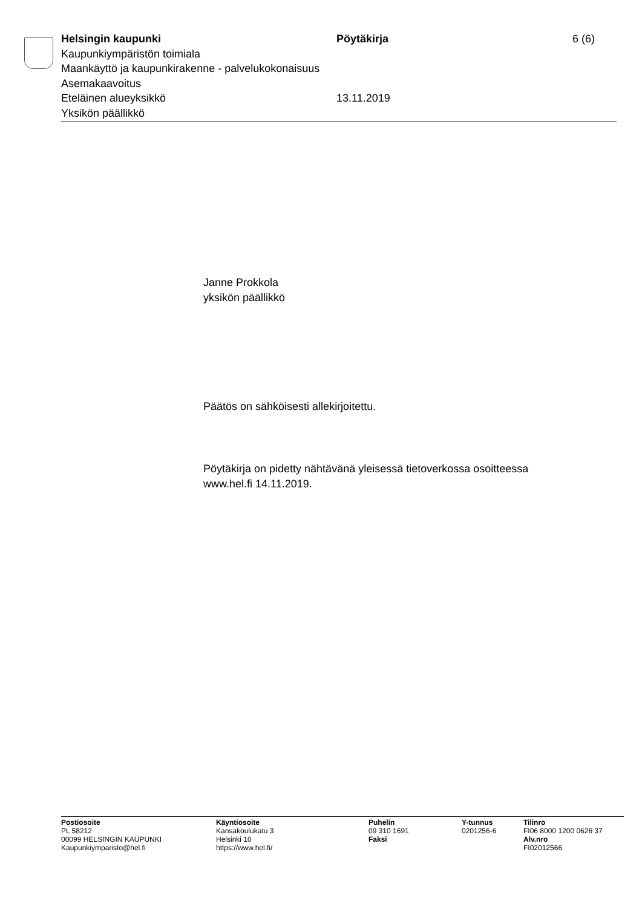Helsingin kaupunki
Kaupunkiympäristön toimiala
Maankäyttö ja kaupunkirakenne - palvelukokonaisuus
Asemakaavoitus
Eteläinen alueyksikkö
Yksikön päällikkö
Pöytäkirja
13.11.2019
6 (6)
Janne Prokkola
yksikön päällikkö
Päätös on sähköisesti allekirjoitettu.
Pöytäkirja on pidetty nähtävänä yleisessä tietoverkossa osoitteessa
www.hel.fi 14.11.2019.
Postiosoite
PL 58212
00099 HELSINGIN KAUPUNKI
Kaupunkiymparisto@hel.fi
Käyntiosoite
Kansakoulukatu 3
Helsinki 10
https://www.hel.fi/
Puhelin
09 310 1691
Faksi
Y-tunnus
0201256-6
Tilinro
FI06 8000 1200 0626 37
Alv.nro
FI02012566